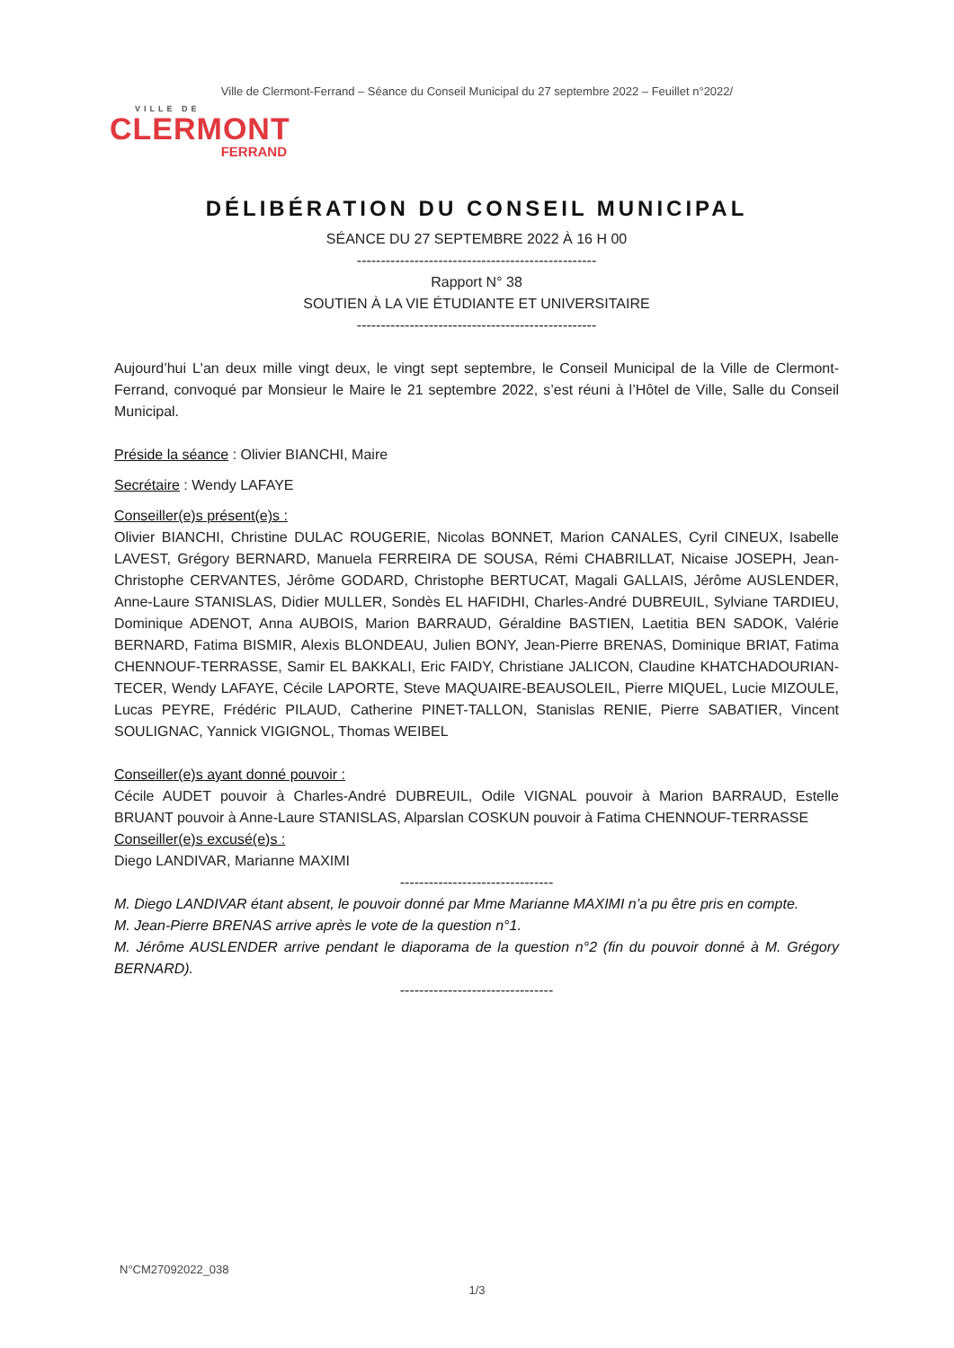Ville de Clermont-Ferrand – Séance du Conseil Municipal du 27 septembre 2022 – Feuillet n°2022/
VILLE DE
CLERMONT
FERRAND
DÉLIBÉRATION DU CONSEIL MUNICIPAL
SÉANCE DU 27 SEPTEMBRE 2022 À 16 H 00
--------------------------------------------------
Rapport N° 38
SOUTIEN À LA VIE ÉTUDIANTE ET UNIVERSITAIRE
--------------------------------------------------
Aujourd’hui L'an deux mille vingt deux, le vingt sept septembre, le Conseil Municipal de la Ville de Clermont-Ferrand, convoqué par Monsieur le Maire le 21 septembre 2022, s’est réuni à l’Hôtel de Ville, Salle du Conseil Municipal.
Préside la séance : Olivier BIANCHI, Maire
Secrétaire : Wendy LAFAYE
Conseiller(e)s présent(e)s :
Olivier BIANCHI, Christine DULAC ROUGERIE, Nicolas BONNET, Marion CANALES, Cyril CINEUX, Isabelle LAVEST, Grégory BERNARD, Manuela FERREIRA DE SOUSA, Rémi CHABRILLAT, Nicaise JOSEPH, Jean-Christophe CERVANTES, Jérôme GODARD, Christophe BERTUCAT, Magali GALLAIS, Jérôme AUSLENDER, Anne-Laure STANISLAS, Didier MULLER, Sondès EL HAFIDHI, Charles-André DUBREUIL, Sylviane TARDIEU, Dominique ADENOT, Anna AUBOIS, Marion BARRAUD, Géraldine BASTIEN, Laetitia BEN SADOK, Valérie BERNARD, Fatima BISMIR, Alexis BLONDEAU, Julien BONY, Jean-Pierre BRENAS, Dominique BRIAT, Fatima CHENNOUF-TERRASSE, Samir EL BAKKALI, Eric FAIDY, Christiane JALICON, Claudine KHATCHADOURIAN-TECER, Wendy LAFAYE, Cécile LAPORTE, Steve MAQUAIRE-BEAUSOLEIL, Pierre MIQUEL, Lucie MIZOULE, Lucas PEYRE, Frédéric PILAUD, Catherine PINET-TALLON, Stanislas RENIE, Pierre SABATIER, Vincent SOULIGNAC, Yannick VIGIGNOL, Thomas WEIBEL
Conseiller(e)s ayant donné pouvoir :
Cécile AUDET pouvoir à Charles-André DUBREUIL, Odile VIGNAL pouvoir à Marion BARRAUD, Estelle BRUANT pouvoir à Anne-Laure STANISLAS, Alparslan COSKUN pouvoir à Fatima CHENNOUF-TERRASSE
Conseiller(e)s excusé(e)s :
Diego LANDIVAR, Marianne MAXIMI
--------------------------------
M. Diego LANDIVAR étant absent, le pouvoir donné par Mme Marianne MAXIMI n’a pu être pris en compte.
M. Jean-Pierre BRENAS arrive après le vote de la question n°1.
M. Jérôme AUSLENDER arrive pendant le diaporama de la question n°2 (fin du pouvoir donné à M. Grégory BERNARD).
--------------------------------
N°CM27092022_038
1/3